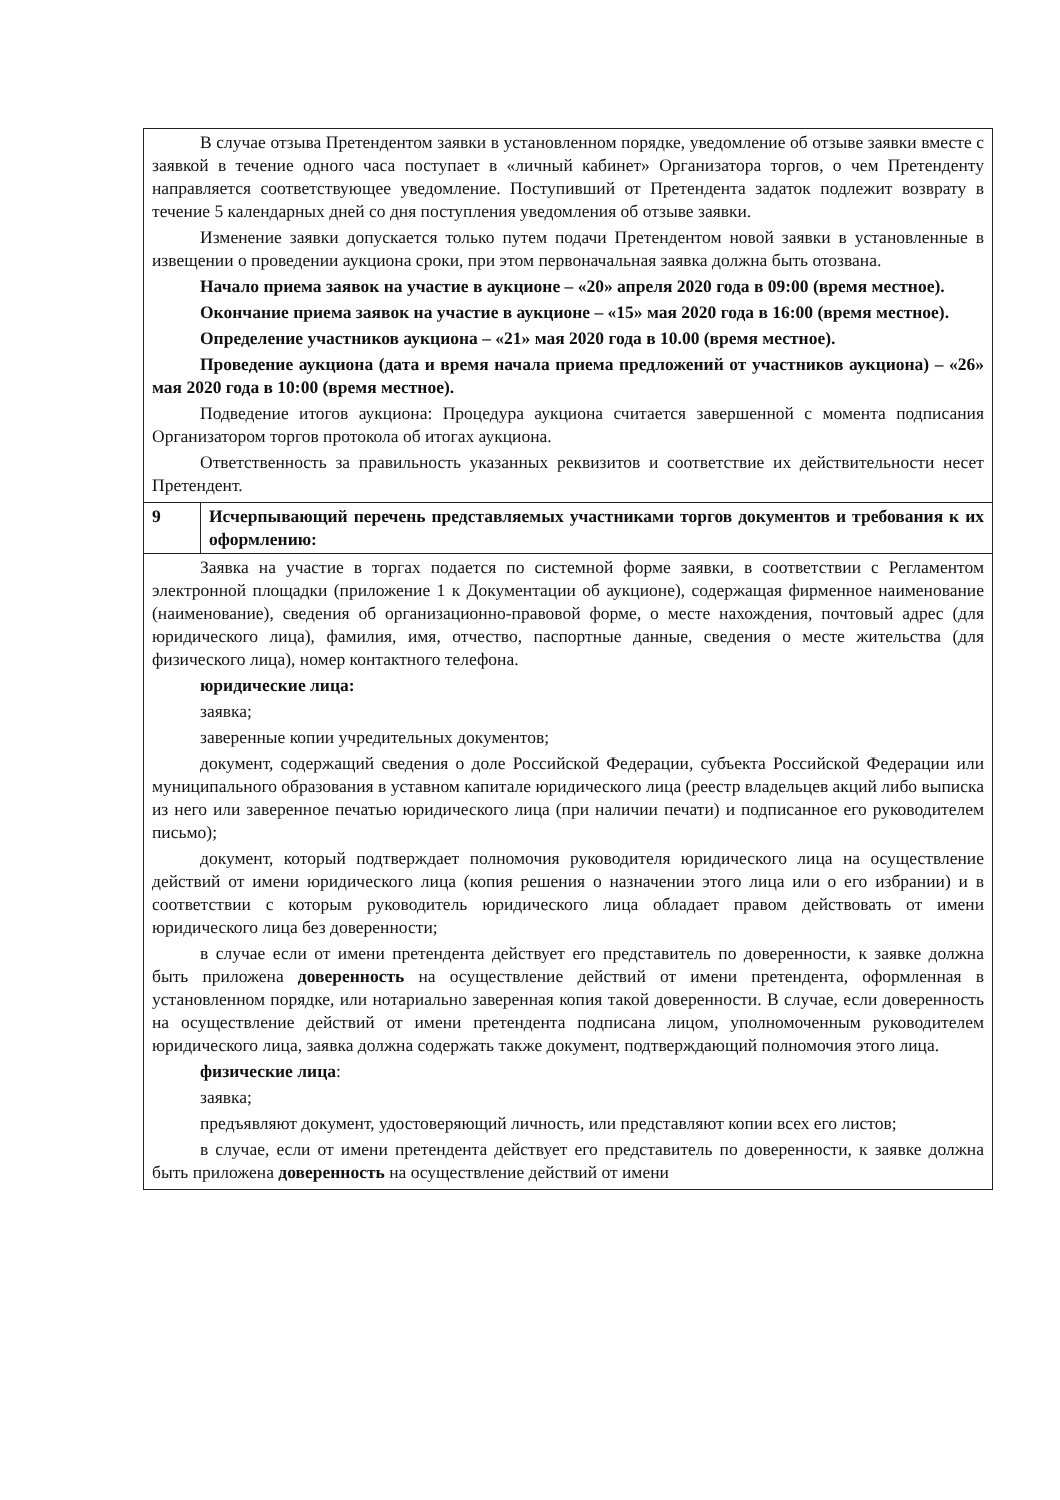| В случае отзыва Претендентом заявки в установленном порядке, уведомление об отзыве заявки вместе с заявкой в течение одного часа поступает в «личный кабинет» Организатора торгов, о чем Претенденту направляется соответствующее уведомление. Поступивший от Претендента задаток подлежит возврату в течение 5 календарных дней со дня поступления уведомления об отзыве заявки. Изменение заявки допускается только путем подачи Претендентом новой заявки в установленные в извещении о проведении аукциона сроки, при этом первоначальная заявка должна быть отозвана. Начало приема заявок на участие в аукционе – «20» апреля 2020 года в 09:00 (время местное). Окончание приема заявок на участие в аукционе – «15» мая 2020 года в 16:00 (время местное). Определение участников аукциона – «21» мая 2020 года в 10.00 (время местное). Проведение аукциона (дата и время начала приема предложений от участников аукциона) – «26» мая 2020 года в 10:00 (время местное). Подведение итогов аукциона: Процедура аукциона считается завершенной с момента подписания Организатором торгов протокола об итогах аукциона. Ответственность за правильность указанных реквизитов и соответствие их действительности несет Претендент. | |
| 9 | Исчерпывающий перечень представляемых участниками торгов документов и требования к их оформлению: |
| Заявка на участие в торгах подается по системной форме заявки, в соответствии с Регламентом электронной площадки (приложение 1 к Документации об аукционе), содержащая фирменное наименование (наименование), сведения об организационно-правовой форме, о месте нахождения, почтовый адрес (для юридического лица), фамилия, имя, отчество, паспортные данные, сведения о месте жительства (для физического лица), номер контактного телефона. юридические лица: заявка; заверенные копии учредительных документов; документ, содержащий сведения о доле Российской Федерации, субъекта Российской Федерации или муниципального образования в уставном капитале юридического лица (реестр владельцев акций либо выписка из него или заверенное печатью юридического лица (при наличии печати) и подписанное его руководителем письмо); документ, который подтверждает полномочия руководителя юридического лица на осуществление действий от имени юридического лица (копия решения о назначении этого лица или о его избрании) и в соответствии с которым руководитель юридического лица обладает правом действовать от имени юридического лица без доверенности; в случае если от имени претендента действует его представитель по доверенности, к заявке должна быть приложена доверенность на осуществление действий от имени претендента, оформленная в установленном порядке, или нотариально заверенная копия такой доверенности. В случае, если доверенность на осуществление действий от имени претендента подписана лицом, уполномоченным руководителем юридического лица, заявка должна содержать также документ, подтверждающий полномочия этого лица. физические лица : заявка; предъявляют документ, удостоверяющий личность, или представляют копии всех его листов; в случае, если от имени претендента действует его представитель по доверенности, к заявке должна быть приложена доверенность на осуществление действий от имени | |